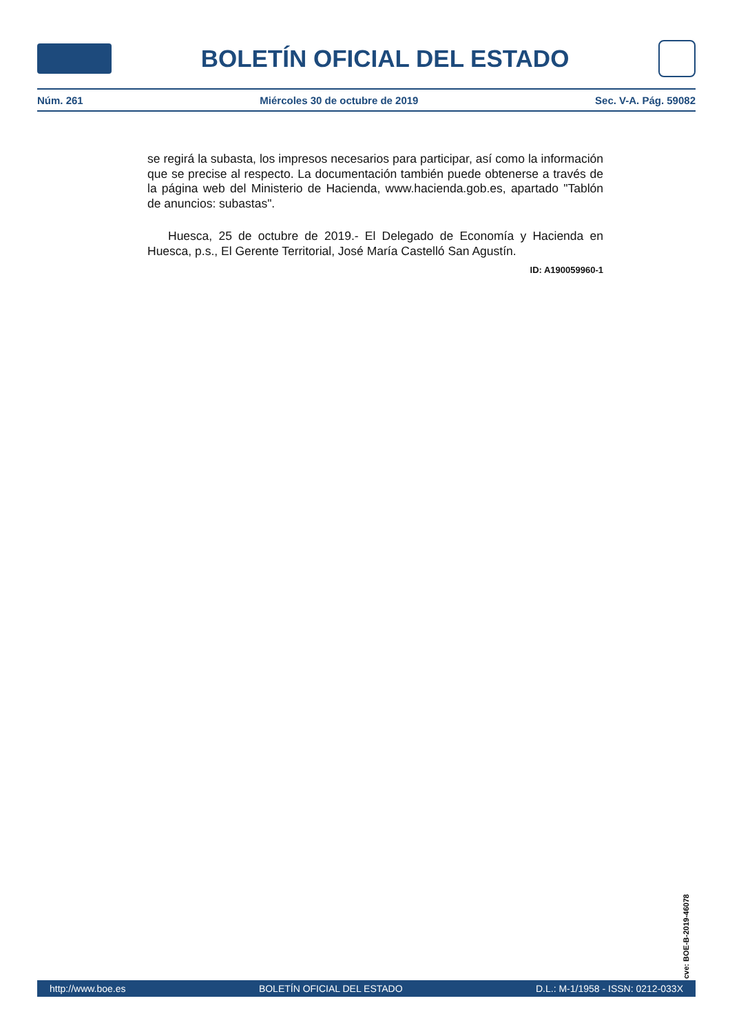BOLETÍN OFICIAL DEL ESTADO
Núm. 261 Miércoles 30 de octubre de 2019 Sec. V-A. Pág. 59082
se regirá la subasta, los impresos necesarios para participar, así como la información que se precise al respecto. La documentación también puede obtenerse a través de la página web del Ministerio de Hacienda, www.hacienda.gob.es, apartado "Tablón de anuncios: subastas".
Huesca, 25 de octubre de 2019.- El Delegado de Economía y Hacienda en Huesca, p.s., El Gerente Territorial, José María Castelló San Agustín.
ID: A190059960-1
cve: BOE-B-2019-46078
http://www.boe.es BOLETÍN OFICIAL DEL ESTADO D.L.: M-1/1958 - ISSN: 0212-033X